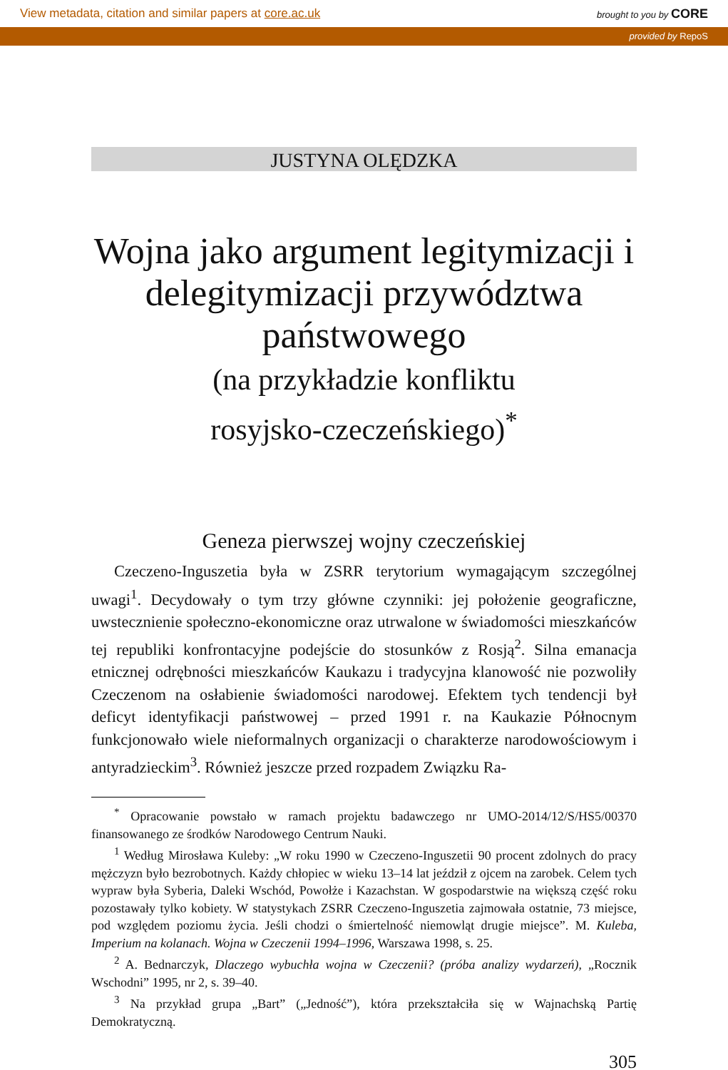View metadata, citation and similar papers at core.ac.uk brought to you by CORE
provided by RepoS
JUSTYNA OLĘDZKA
Wojna jako argument legitymizacji i delegitymizacji przywództwa państwowego
(na przykładzie konfliktu
rosyjsko-czeczeńskiego)<sup>*</sup>
Geneza pierwszej wojny czeczeńskiej
Czeczeno-Inguszetia była w ZSRR terytorium wymagającym szczególnej uwagi<sup>1</sup>. Decydowały o tym trzy główne czynniki: jej położenie geograficzne, uwstecznienie społeczno-ekonomiczne oraz utrwalone w świadomości mieszkańców tej republiki konfrontacyjne podejście do stosunków z Rosją<sup>2</sup>. Silna emanacja etnicznej odrębności mieszkańców Kaukazu i tradycyjna klanowość nie pozwoliły Czeczenom na osłabienie świadomości narodowej. Efektem tych tendencji był deficyt identyfikacji państwowej – przed 1991 r. na Kaukazie Północnym funkcjonowało wiele nieformalnych organizacji o charakterze narodowościowym i antyradzieckim<sup>3</sup>. Również jeszcze przed rozpadem Związku Ra-
<sup>*</sup> Opracowanie powstało w ramach projektu badawczego nr UMO-2014/12/S/HS5/00370 finansowanego ze środków Narodowego Centrum Nauki.
<sup>1</sup> Według Mirosława Kuleby: „W roku 1990 w Czeczeno-Inguszetii 90 procent zdolnych do pracy mężczyzn było bezrobotnych. Każdy chłopiec w wieku 13–14 lat jeździł z ojcem na zarobek. Celem tych wypraw była Syberia, Daleki Wschód, Powołże i Kazachstan. W gospodarstwie na większą część roku pozostawały tylko kobiety. W statystykach ZSRR Czeczeno-Inguszetia zajmowała ostatnie, 73 miejsce, pod względem poziomu życia. Jeśli chodzi o śmiertelność niemowląt drugie miejsce”. M. Kuleba, Imperium na kolanach. Wojna w Czeczenii 1994–1996, Warszawa 1998, s. 25.
<sup>2</sup> A. Bednarczyk, Dlaczego wybuchła wojna w Czeczenii? (próba analizy wydarzeń), „Rocznik Wschodni” 1995, nr 2, s. 39–40.
<sup>3</sup> Na przykład grupa „Bart” („Jedność”), która przekształciła się w Wajnachską Partię Demokratyczną.
305